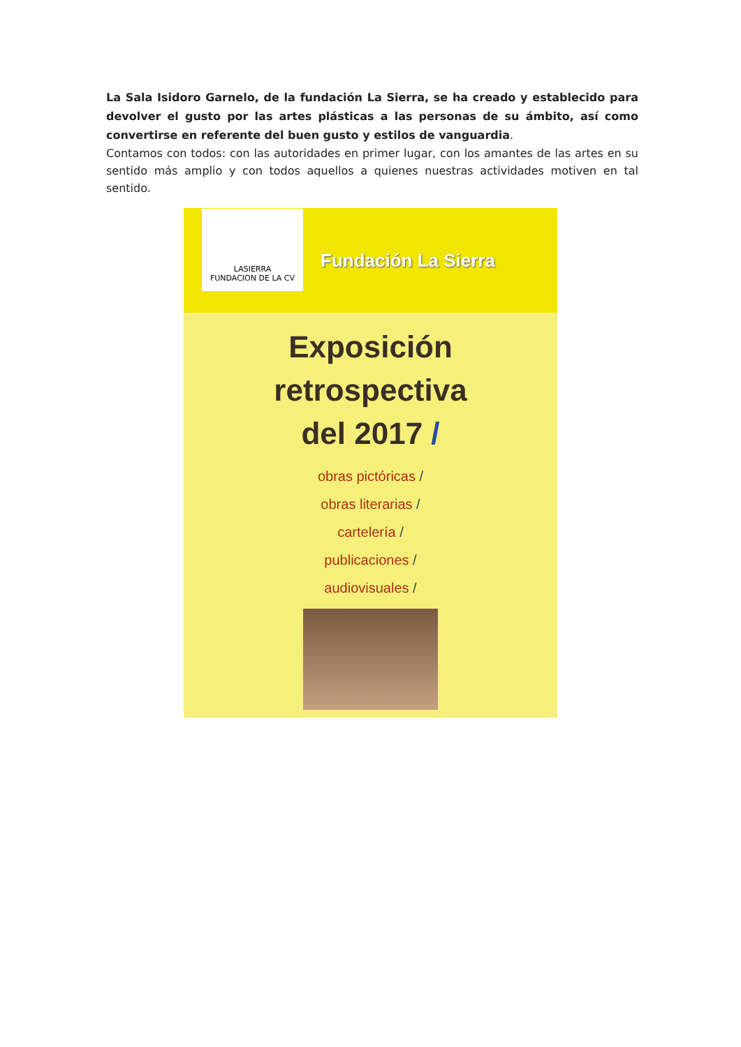La Sala Isidoro Garnelo, de la fundación La Sierra, se ha creado y establecido para devolver el gusto por las artes plásticas a las personas de su ámbito, así como convertirse en referente del buen gusto y estilos de vanguardia.
Contamos con todos: con las autoridades en primer lugar, con los amantes de las artes en su sentido más amplio y con todos aquellos a quienes nuestras actividades motiven en tal sentido.
LASIERRA
FUNDACION DE LA CV
Fundación La Sierra
Exposición
retrospectiva
del 2017 /
obras pictóricas /
obras literarias /
cartelería /
publicaciones /
audiovisuales /